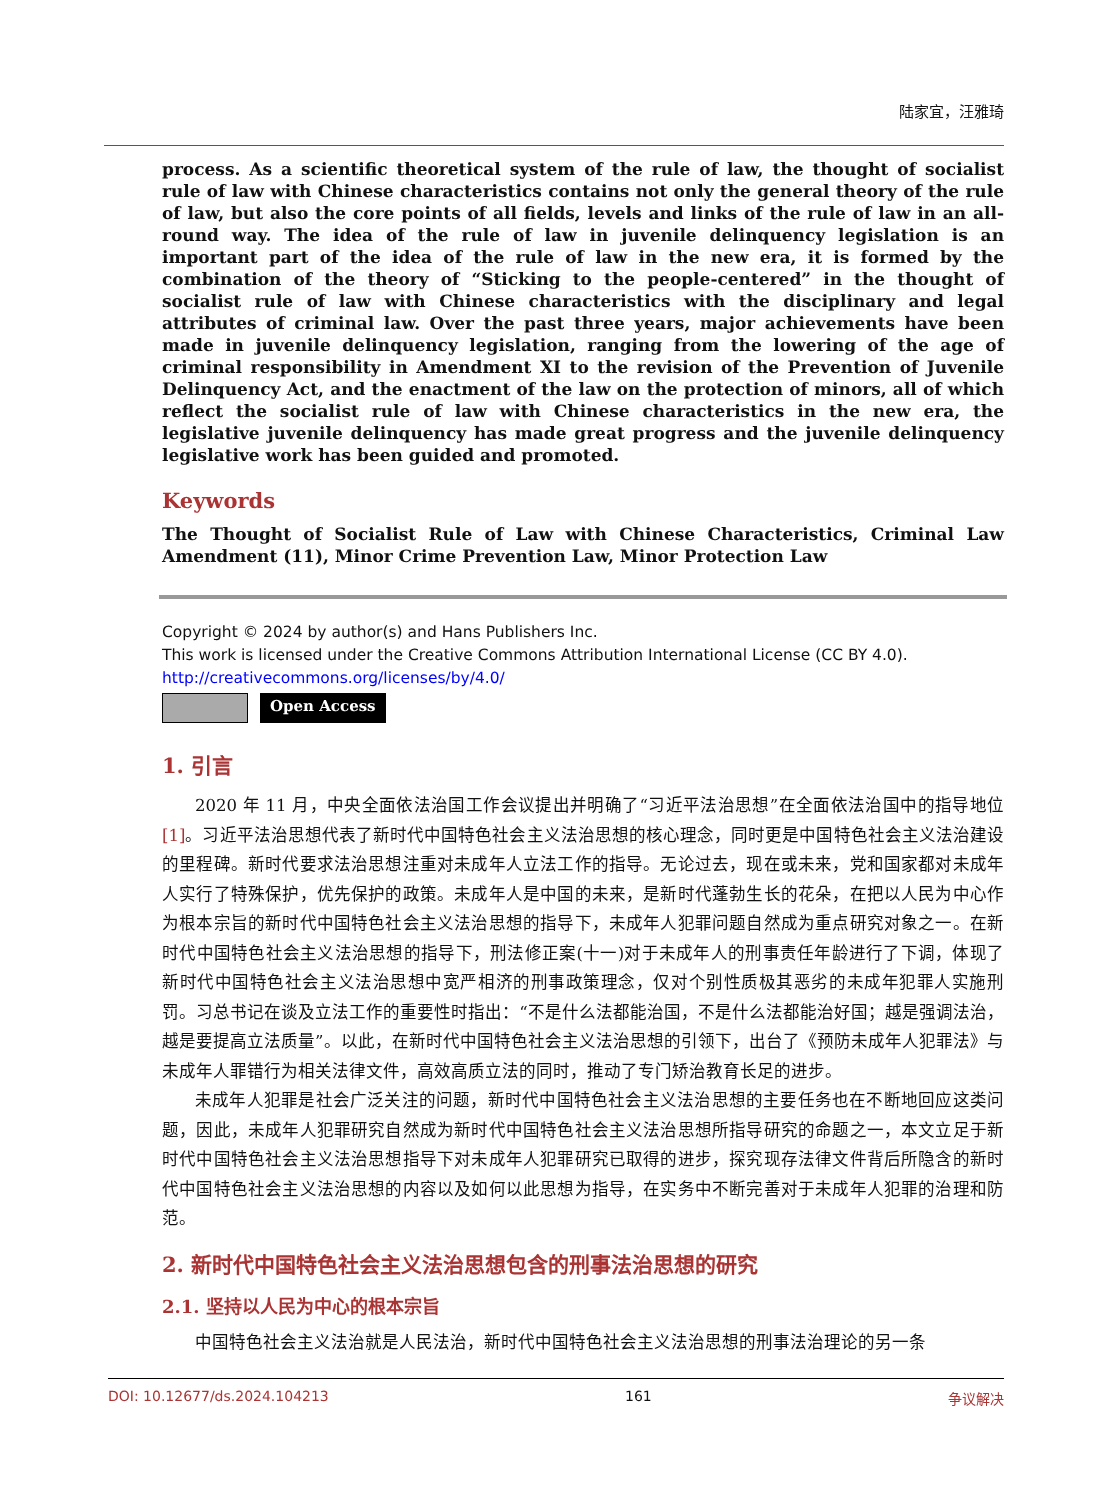陆家宜，汪雅琦
process. As a scientific theoretical system of the rule of law, the thought of socialist rule of law with Chinese characteristics contains not only the general theory of the rule of law, but also the core points of all fields, levels and links of the rule of law in an all-round way. The idea of the rule of law in juvenile delinquency legislation is an important part of the idea of the rule of law in the new era, it is formed by the combination of the theory of “Sticking to the people-centered” in the thought of socialist rule of law with Chinese characteristics with the disciplinary and legal attributes of criminal law. Over the past three years, major achievements have been made in juvenile delinquency legislation, ranging from the lowering of the age of criminal responsibility in Amendment XI to the revision of the Prevention of Juvenile Delinquency Act, and the enactment of the law on the protection of minors, all of which reflect the socialist rule of law with Chinese characteristics in the new era, the legislative juvenile delinquency has made great progress and the juvenile delinquency legislative work has been guided and promoted.
Keywords
The Thought of Socialist Rule of Law with Chinese Characteristics, Criminal Law Amendment (11), Minor Crime Prevention Law, Minor Protection Law
Copyright © 2024 by author(s) and Hans Publishers Inc.
This work is licensed under the Creative Commons Attribution International License (CC BY 4.0).
http://creativecommons.org/licenses/by/4.0/
Open Access
1. 引言
2020 年 11 月，中央全面依法治国工作会议提出并明确了“习近平法治思想”在全面依法治国中的指导地位[1]。习近平法治思想代表了新时代中国特色社会主义法治思想的核心理念，同时更是中国特色社会主义法治建设的里程碑。新时代要求法治思想注重对未成年人立法工作的指导。无论过去，现在或未来，党和国家都对未成年人实行了特殊保护，优先保护的政策。未成年人是中国的未来，是新时代蓬勃生长的花朵，在把以人民为中心作为根本宗旨的新时代中国特色社会主义法治思想的指导下，未成年人犯罪问题自然成为重点研究对象之一。在新时代中国特色社会主义法治思想的指导下，刑法修正案(十一)对于未成年人的刑事责任年龄进行了下调，体现了新时代中国特色社会主义法治思想中宽严相济的刑事政策理念，仅对个别性质极其恶劣的未成年犯罪人实施刑罚。习总书记在谈及立法工作的重要性时指出：“不是什么法都能治国，不是什么法都能治好国；越是强调法治，越是要提高立法质量”。以此，在新时代中国特色社会主义法治思想的引领下，出台了《预防未成年人犯罪法》与未成年人罪错行为相关法律文件，高效高质立法的同时，推动了专门矫治教育长足的进步。
未成年人犯罪是社会广泛关注的问题，新时代中国特色社会主义法治思想的主要任务也在不断地回应这类问题，因此，未成年人犯罪研究自然成为新时代中国特色社会主义法治思想所指导研究的命题之一，本文立足于新时代中国特色社会主义法治思想指导下对未成年人犯罪研究已取得的进步，探究现存法律文件背后所隐含的新时代中国特色社会主义法治思想的内容以及如何以此思想为指导，在实务中不断完善对于未成年人犯罪的治理和防范。
2. 新时代中国特色社会主义法治思想包含的刑事法治思想的研究
2.1. 坚持以人民为中心的根本宗旨
中国特色社会主义法治就是人民法治，新时代中国特色社会主义法治思想的刑事法治理论的另一条
DOI: 10.12677/ds.2024.104213 161 争议解决